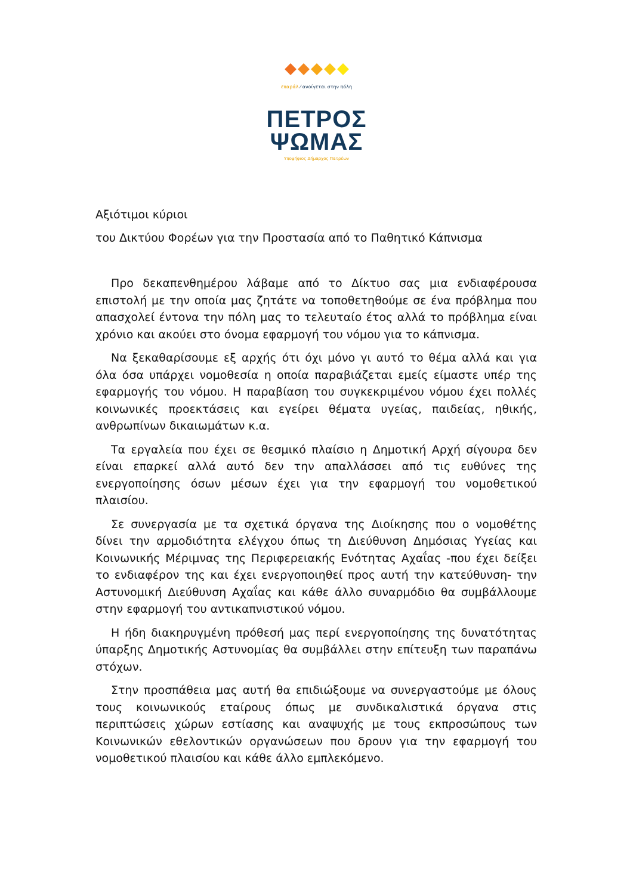επαράλ ⁄ ανοίγεται στην πόλη
ΠΕΤΡΟΣ
ΨΩΜΑΣ
Υποψήφιος Δήμαρχος Πατρέων
Αξιότιμοι κύριοι
του Δικτύου Φορέων για την Προστασία από το Παθητικό Κάπνισμα
Προ δεκαπενθημέρου λάβαμε από το Δίκτυο σας μια ενδιαφέρουσα επιστολή με την οποία μας ζητάτε να τοποθετηθούμε σε ένα πρόβλημα που απασχολεί έντονα την πόλη μας το τελευταίο έτος αλλά το πρόβλημα είναι χρόνιο και ακούει στο όνομα εφαρμογή του νόμου για το κάπνισμα.
Να ξεκαθαρίσουμε εξ αρχής ότι όχι μόνο γι αυτό το θέμα αλλά και για όλα όσα υπάρχει νομοθεσία η οποία παραβιάζεται εμείς είμαστε υπέρ της εφαρμογής του νόμου. Η παραβίαση του συγκεκριμένου νόμου έχει πολλές κοινωνικές προεκτάσεις και εγείρει θέματα υγείας, παιδείας, ηθικής, ανθρωπίνων δικαιωμάτων κ.α.
Τα εργαλεία που έχει σε θεσμικό πλαίσιο η Δημοτική Αρχή σίγουρα δεν είναι επαρκεί αλλά αυτό δεν την απαλλάσσει από τις ευθύνες της ενεργοποίησης όσων μέσων έχει για την εφαρμογή του νομοθετικού πλαισίου.
Σε συνεργασία με τα σχετικά όργανα της Διοίκησης που ο νομοθέτης δίνει την αρμοδιότητα ελέγχου όπως τη Διεύθυνση Δημόσιας Υγείας και Κοινωνικής Μέριμνας της Περιφερειακής Ενότητας Αχαΐας -που έχει δείξει το ενδιαφέρον της και έχει ενεργοποιηθεί προς αυτή την κατεύθυνση- την Αστυνομική Διεύθυνση Αχαΐας και κάθε άλλο συναρμόδιο θα συμβάλλουμε στην εφαρμογή του αντικαπνιστικού νόμου.
Η ήδη διακηρυγμένη πρόθεσή μας περί ενεργοποίησης της δυνατότητας ύπαρξης Δημοτικής Αστυνομίας θα συμβάλλει στην επίτευξη των παραπάνω στόχων.
Στην προσπάθεια μας αυτή θα επιδιώξουμε να συνεργαστούμε με όλους τους κοινωνικούς εταίρους όπως με συνδικαλιστικά όργανα στις περιπτώσεις χώρων εστίασης και αναψυχής με τους εκπροσώπους των Κοινωνικών εθελοντικών οργανώσεων που δρουν για την εφαρμογή του νομοθετικού πλαισίου και κάθε άλλο εμπλεκόμενο.